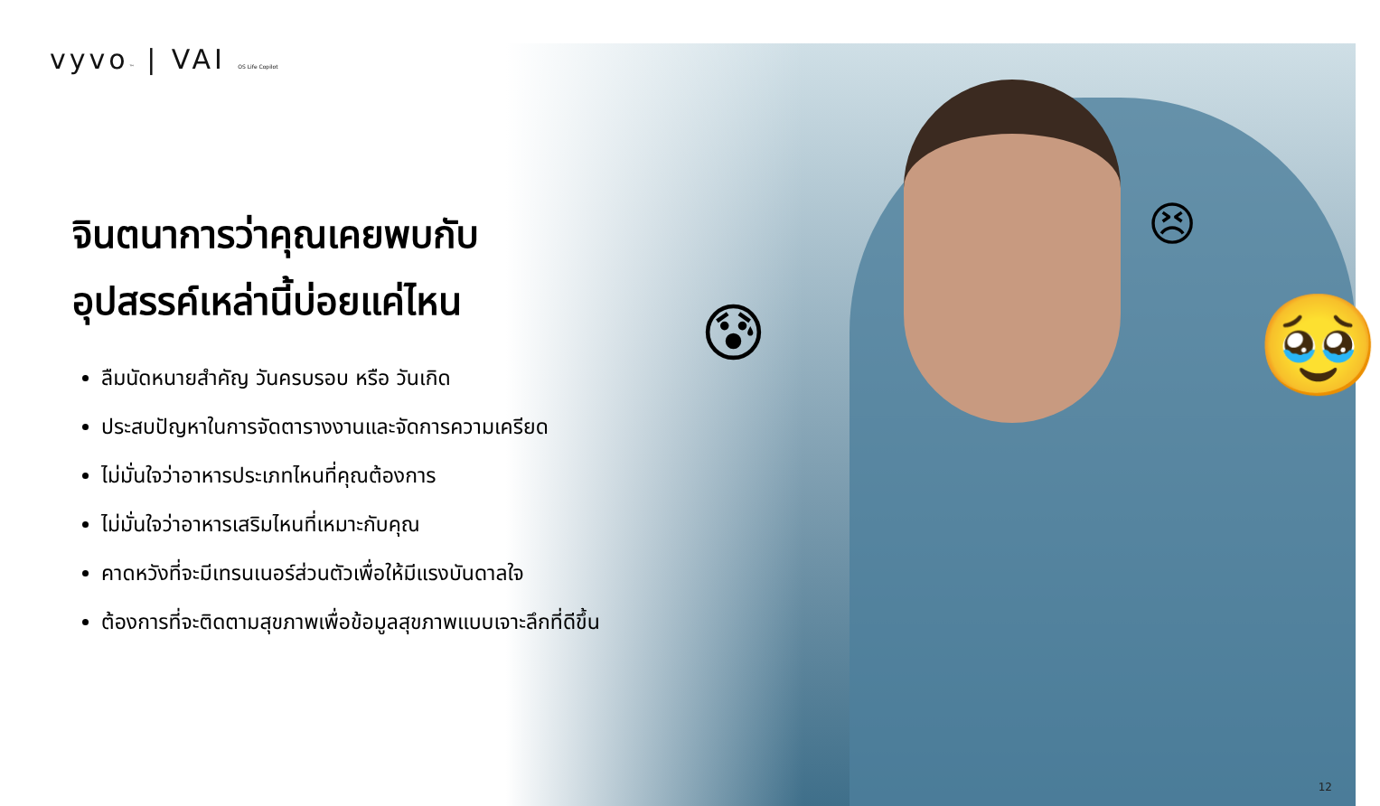😰
😣
🥹
vyvo™ | VAI OS Life Copilot
จินตนาการว่าคุณเคยพบกับ
อุปสรรค์เหล่านี้บ่อยแค่ไหน
ลืมนัดหนายสำคัญ วันครบรอบ หรือ วันเกิด
ประสบปัญหาในการจัดตารางงานและจัดการความเครียด
ไม่มั่นใจว่าอาหารประเภทไหนที่คุณต้องการ
ไม่มั่นใจว่าอาหารเสริมไหนที่เหมาะกับคุณ
คาดหวังที่จะมีเทรนเนอร์ส่วนตัวเพื่อให้มีแรงบันดาลใจ
ต้องการที่จะติดตามสุขภาพเพื่อข้อมูลสุขภาพแบบเจาะลึกที่ดีขึ้น
12